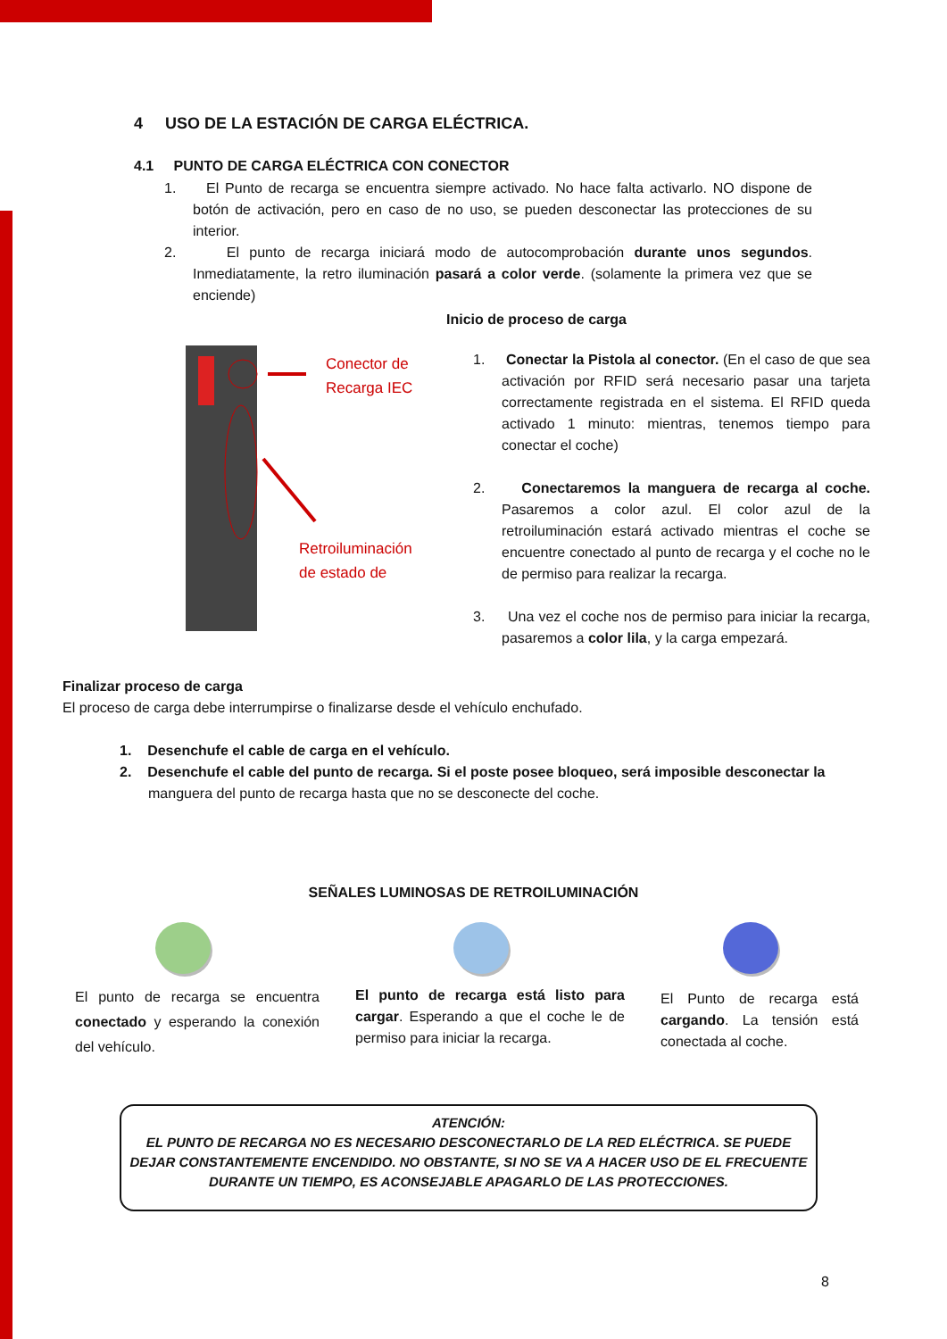4 USO DE LA ESTACIÓN DE CARGA ELÉCTRICA.
4.1 PUNTO DE CARGA ELÉCTRICA CON CONECTOR
1. El Punto de recarga se encuentra siempre activado. No hace falta activarlo. NO dispone de botón de activación, pero en caso de no uso, se pueden desconectar las protecciones de su interior.
2. El punto de recarga iniciará modo de autocomprobación durante unos segundos. Inmediatamente, la retro iluminación pasará a color verde. (solamente la primera vez que se enciende)
Conector de
Recarga IEC
Retroiluminación
de estado de
Inicio de proceso de carga
1. Conectar la Pistola al conector. (En el caso de que sea activación por RFID será necesario pasar una tarjeta correctamente registrada en el sistema. El RFID queda activado 1 minuto: mientras, tenemos tiempo para conectar el coche)
2. Conectaremos la manguera de recarga al coche. Pasaremos a color azul. El color azul de la retroiluminación estará activado mientras el coche se encuentre conectado al punto de recarga y el coche no le de permiso para realizar la recarga.
3. Una vez el coche nos de permiso para iniciar la recarga, pasaremos a color lila, y la carga empezará.
Finalizar proceso de carga
El proceso de carga debe interrumpirse o finalizarse desde el vehículo enchufado.
1. Desenchufe el cable de carga en el vehículo.
2. Desenchufe el cable del punto de recarga. Si el poste posee bloqueo, será imposible desconectar la manguera del punto de recarga hasta que no se desconecte del coche.
SEÑALES LUMINOSAS DE RETROILUMINACIÓN
El punto de recarga se encuentra conectado y esperando la conexión del vehículo.
El punto de recarga está listo para cargar. Esperando a que el coche le de permiso para iniciar la recarga.
El Punto de recarga está cargando. La tensión está conectada al coche.
ATENCIÓN:
EL PUNTO DE RECARGA NO ES NECESARIO DESCONECTARLO DE LA RED ELÉCTRICA. SE PUEDE DEJAR CONSTANTEMENTE ENCENDIDO. NO OBSTANTE, SI NO SE VA A HACER USO DE EL FRECUENTE DURANTE UN TIEMPO, ES ACONSEJABLE APAGARLO DE LAS PROTECCIONES.
8